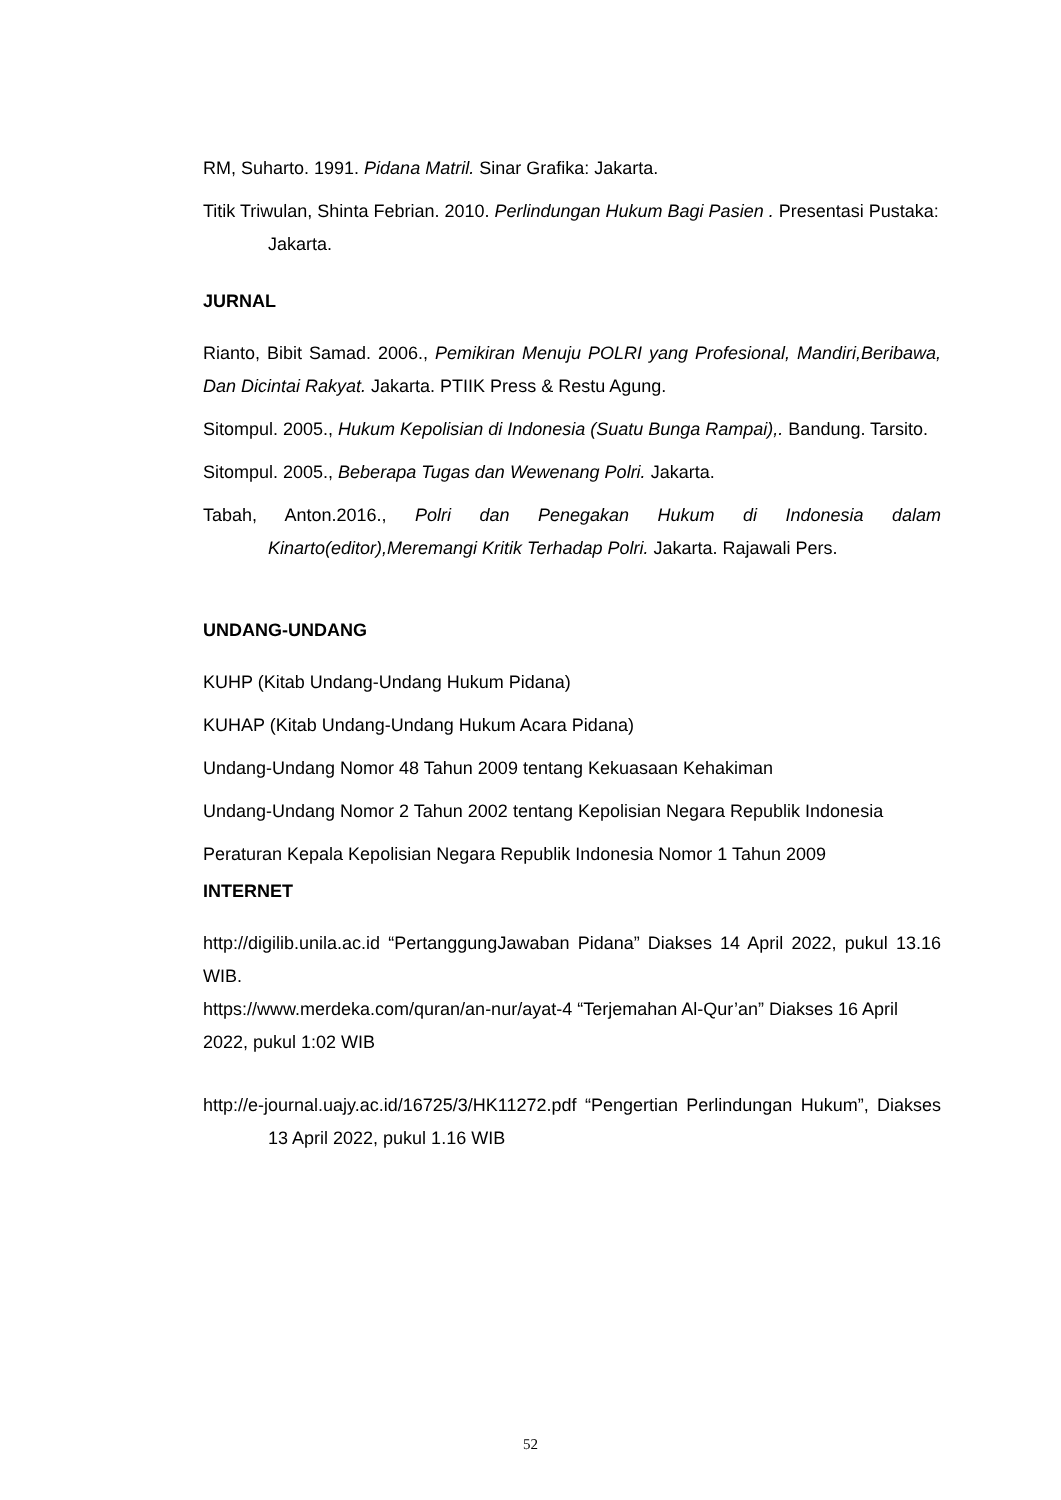RM, Suharto. 1991. Pidana Matril. Sinar Grafika: Jakarta.
Titik Triwulan, Shinta Febrian. 2010. Perlindungan Hukum Bagi Pasien . Presentasi Pustaka: Jakarta.
JURNAL
Rianto, Bibit Samad. 2006., Pemikiran Menuju POLRI yang Profesional, Mandiri,Beribawa, Dan Dicintai Rakyat. Jakarta. PTIIK Press & Restu Agung.
Sitompul. 2005., Hukum Kepolisian di Indonesia (Suatu Bunga Rampai),. Bandung. Tarsito.
Sitompul. 2005., Beberapa Tugas dan Wewenang Polri. Jakarta.
Tabah, Anton.2016., Polri dan Penegakan Hukum di Indonesia dalam Kinarto(editor),Meremangi Kritik Terhadap Polri. Jakarta. Rajawali Pers.
UNDANG-UNDANG
KUHP (Kitab Undang-Undang Hukum Pidana)
KUHAP (Kitab Undang-Undang Hukum Acara Pidana)
Undang-Undang Nomor 48 Tahun 2009 tentang Kekuasaan Kehakiman
Undang-Undang Nomor 2 Tahun 2002 tentang Kepolisian Negara Republik Indonesia
Peraturan Kepala Kepolisian Negara Republik Indonesia Nomor 1 Tahun 2009
INTERNET
http://digilib.unila.ac.id “PertanggungJawaban Pidana” Diakses 14 April 2022, pukul 13.16 WIB.
https://www.merdeka.com/quran/an-nur/ayat-4 “Terjemahan Al-Qur’an” Diakses 16 April 2022, pukul 1:02 WIB
http://e-journal.uajy.ac.id/16725/3/HK11272.pdf “Pengertian Perlindungan Hukum”, Diakses 13 April 2022, pukul 1.16 WIB
52